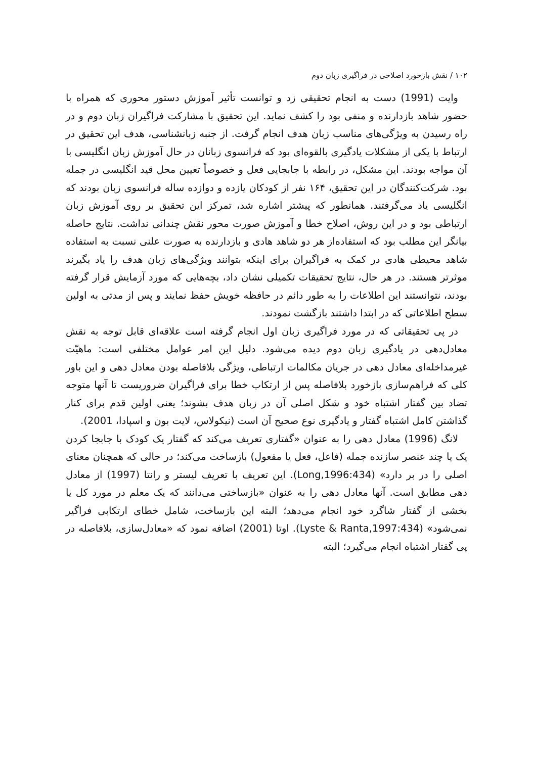۱۰۲ / نقش بازخورد اصلاحی در فراگیری زبان دوم
وایت (1991) دست به انجام تحقیقی زد و توانست تأثیر آموزش دستور محوری که همراه با حضور شاهد بازدارنده و منفی بود را کشف نماید. این تحقیق با مشارکت فراگیران زبان دوم و در راه رسیدن به ویژگی‌های مناسب زبان هدف انجام گرفت. از جنبه زبانشناسی، هدف این تحقیق در ارتباط با یکی از مشکلات یادگیری بالقوه‌ای بود که فرانسوی زبانان در حال آموزش زبان انگلیسی با آن مواجه بودند. این مشکل، در رابطه با جابجایی فعل و خصوصاً تعیین محل قید انگلیسی در جمله بود. شرکت‌کنندگان در این تحقیق، ۱۶۴ نفر از کودکان یازده و دوازده ساله فرانسوی زبان بودند که انگلیسی یاد می‌گرفتند. همانطور که پیشتر اشاره شد، تمرکز این تحقیق بر روی آموزش زبان ارتباطی بود و در این روش، اصلاح خطا و آموزش صورت محور نقش چندانی نداشت. نتایج حاصله بیانگر این مطلب بود که استفاده‌از هر دو شاهد هادی و بازدارنده به صورت علنی نسبت به استفاده شاهد محیطی هادی در کمک به فراگیران برای اینکه بتوانند ویژگی‌های زبان هدف را یاد بگیرند موثرتر هستند. در هر حال، نتایج تحقیقات تکمیلی نشان داد، بچه‌هایی که مورد آزمایش قرار گرفته بودند، نتوانستند این اطلاعات را به طور دائم در حافظه خویش حفظ نمایند و پس از مدتی به اولین سطح اطلاعاتی که در ابتدا داشتند بازگشت نمودند.
در پی تحقیقاتی که در مورد فراگیری زبان اول انجام گرفته است علاقه‌ای قابل توجه به نقش معادل‌دهی در یادگیری زبان دوم دیده می‌شود. دلیل این امر عوامل مختلفی است: ماهیّت غیرمداخله‌ای معادل دهی در جریان مکالمات ارتباطی، ویژگی بلافاصله بودن معادل دهی و این باور کلی که فراهم‌سازی بازخورد بلافاصله پس از ارتکاب خطا برای فراگیران ضروریست تا آنها متوجه تضاد بین گفتار اشتباه خود و شکل اصلی آن در زبان هدف بشوند؛ یعنی اولین قدم برای کنار گذاشتن کامل اشتباه گفتار و یادگیری نوع صحیح آن است (نیکولاس، لایت بون و اسپادا، 2001).
لانگ (1996) معادل دهی را به عنوان «گفتاری تعریف می‌کند که گفتار یک کودک با جابجا کردن یک یا چند عنصر سازنده جمله (فاعل، فعل یا مفعول) بازساخت می‌کند؛ در حالی که همچنان معنای اصلی را در بر دارد» (Long,1996:434). این تعریف با تعریف لیستر و رانتا (1997) از معادل دهی مطابق است. آنها معادل دهی را به عنوان «بازساختی می‌دانند که یک معلم در مورد کل یا بخشی از گفتار شاگرد خود انجام می‌دهد؛ البته این بازساخت، شامل خطای ارتکابی فراگیر نمی‌شود» (Lyste & Ranta,1997:434). اوتا (2001) اضافه نمود که «معادل‌سازی، بلافاصله در پی گفتار اشتباه انجام می‌گیرد؛ البته